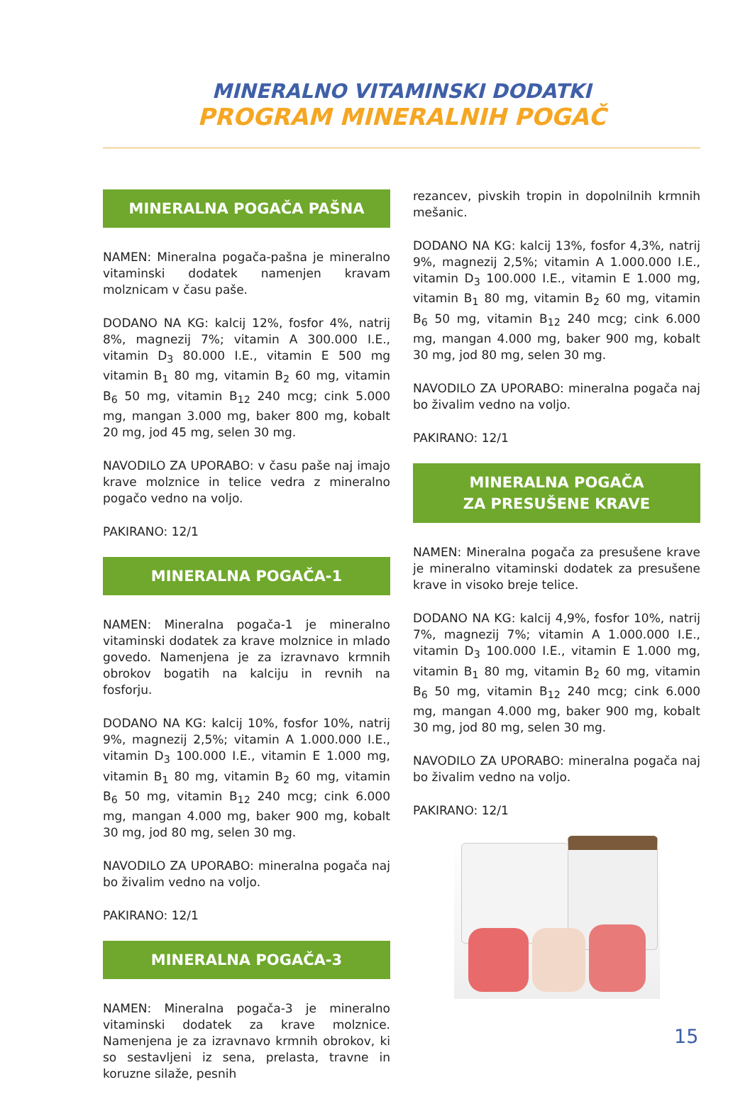MINERALNO VITAMINSKI DODATKI
PROGRAM MINERALNIH POGAČ
MINERALNA POGAČA PAŠNA
NAMEN: Mineralna pogača-pašna je mineralno vitaminski dodatek namenjen kravam molznicam v času paše.
DODANO NA KG: kalcij 12%, fosfor 4%, natrij 8%, magnezij 7%; vitamin A 300.000 I.E., vitamin D<sub>3</sub> 80.000 I.E., vitamin E 500 mg vitamin B<sub>1</sub> 80 mg, vitamin B<sub>2</sub> 60 mg, vitamin B<sub>6</sub> 50 mg, vitamin B<sub>12</sub> 240 mcg; cink 5.000 mg, mangan 3.000 mg, baker 800 mg, kobalt 20 mg, jod 45 mg, selen 30 mg.
NAVODILO ZA UPORABO: v času paše naj imajo krave molznice in telice vedra z mineralno pogačo vedno na voljo.
PAKIRANO: 12/1
MINERALNA POGAČA-1
NAMEN: Mineralna pogača-1 je mineralno vitaminski dodatek za krave molznice in mlado govedo. Namenjena je za izravnavo krmnih obrokov bogatih na kalciju in revnih na fosforju.
DODANO NA KG: kalcij 10%, fosfor 10%, natrij 9%, magnezij 2,5%; vitamin A 1.000.000 I.E., vitamin D<sub>3</sub> 100.000 I.E., vitamin E 1.000 mg, vitamin B<sub>1</sub> 80 mg, vitamin B<sub>2</sub> 60 mg, vitamin B<sub>6</sub> 50 mg, vitamin B<sub>12</sub> 240 mcg; cink 6.000 mg, mangan 4.000 mg, baker 900 mg, kobalt 30 mg, jod 80 mg, selen 30 mg.
NAVODILO ZA UPORABO: mineralna pogača naj bo živalim vedno na voljo.
PAKIRANO: 12/1
MINERALNA POGAČA-3
NAMEN: Mineralna pogača-3 je mineralno vitaminski dodatek za krave molznice. Namenjena je za izravnavo krmnih obrokov, ki so sestavljeni iz sena, prelasta, travne in koruzne silaže, pesnih
rezancev, pivskih tropin in dopolnilnih krmnih mešanic.
DODANO NA KG: kalcij 13%, fosfor 4,3%, natrij 9%, magnezij 2,5%; vitamin A 1.000.000 I.E., vitamin D<sub>3</sub> 100.000 I.E., vitamin E 1.000 mg, vitamin B<sub>1</sub> 80 mg, vitamin B<sub>2</sub> 60 mg, vitamin B<sub>6</sub> 50 mg, vitamin B<sub>12</sub> 240 mcg; cink 6.000 mg, mangan 4.000 mg, baker 900 mg, kobalt 30 mg, jod 80 mg, selen 30 mg.
NAVODILO ZA UPORABO: mineralna pogača naj bo živalim vedno na voljo.
PAKIRANO: 12/1
MINERALNA POGAČA
ZA PRESUŠENE KRAVE
NAMEN: Mineralna pogača za presušene krave je mineralno vitaminski dodatek za presušene krave in visoko breje telice.
DODANO NA KG: kalcij 4,9%, fosfor 10%, natrij 7%, magnezij 7%; vitamin A 1.000.000 I.E., vitamin D<sub>3</sub> 100.000 I.E., vitamin E 1.000 mg, vitamin B<sub>1</sub> 80 mg, vitamin B<sub>2</sub> 60 mg, vitamin B<sub>6</sub> 50 mg, vitamin B<sub>12</sub> 240 mcg; cink 6.000 mg, mangan 4.000 mg, baker 900 mg, kobalt 30 mg, jod 80 mg, selen 30 mg.
NAVODILO ZA UPORABO: mineralna pogača naj bo živalim vedno na voljo.
PAKIRANO: 12/1
15